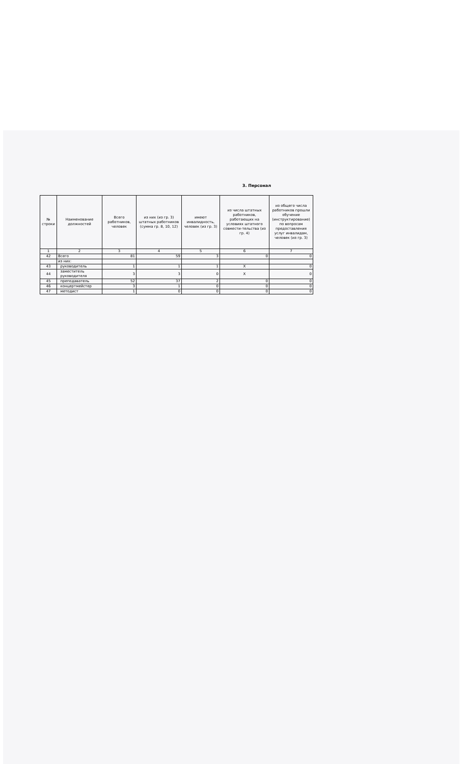3. Персонал
| № строки | Наименование должностей | Всего работников, человек | из них (из гр. 3) штатных работников (сумма гр. 8, 10, 12) | имеют инвалидность, человек (из гр. 3) | из числа штатных работников, работающих на условиях штатного совмести-тельства (из гр. 4) | из общего числа работников прошли обучение (инструктирование) по вопросам предоставления услуг инвалидам, человек (из гр. 3) |
| --- | --- | --- | --- | --- | --- | --- |
| 1 | 2 | 3 | 4 | 5 | 6 | 7 |
| 42 | Всего | 81 | 59 | 3 | 0 | 0 |
| | из них: | | | | | |
| 43 | руководитель | 1 | 1 | 1 | Х | 0 |
| 44 | заместитель руководителя | 3 | 3 | 0 | Х | 0 |
| 45 | преподаватель | 52 | 37 | 2 | 0 | 0 |
| 46 | концертмейстер | 3 | 1 | 0 | 0 | 0 |
| 47 | методист | 1 | 0 | 0 | 0 | 0 |